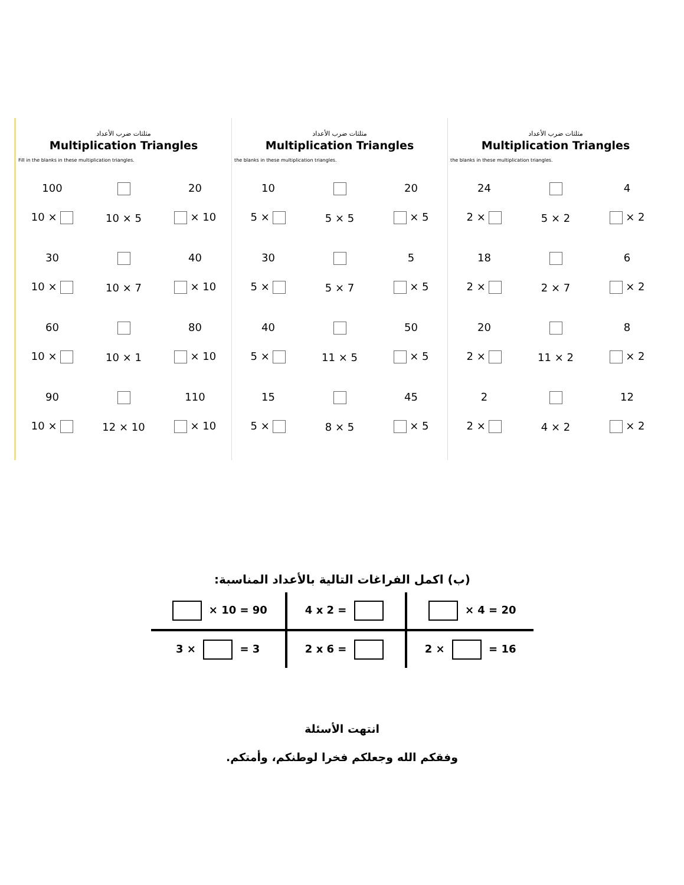مثلثات ضرب الأعداد
Multiplication Triangles
Fill in the blanks in these multiplication triangles.
100
10 ×
10 × 5
20
× 10
30
10 ×
10 × 7
40
× 10
60
10 ×
10 × 1
80
× 10
90
10 ×
12 × 10
110
× 10
مثلثات ضرب الأعداد
Multiplication Triangles
the blanks in these multiplication triangles.
10
5 ×
5 × 5
20
× 5
30
5 ×
5 × 7
5
× 5
40
5 ×
11 × 5
50
× 5
15
5 ×
8 × 5
45
× 5
مثلثات ضرب الأعداد
Multiplication Triangles
the blanks in these multiplication triangles.
24
2 ×
5 × 2
4
× 2
18
2 ×
2 × 7
6
× 2
20
2 ×
11 × 2
8
× 2
2
2 ×
4 × 2
12
× 2
(ب) اكمل الفراغات التالية بالأعداد المناسبة:
| × 10 = 90 | 4 x 2 = | × 4 = 20 |
| 3 × = 3 | 2 x 6 = | 2 × = 16 |
انتهت الأسئلة
وفقكم الله وجعلكم فخرا لوطنكم، وأمتكم.